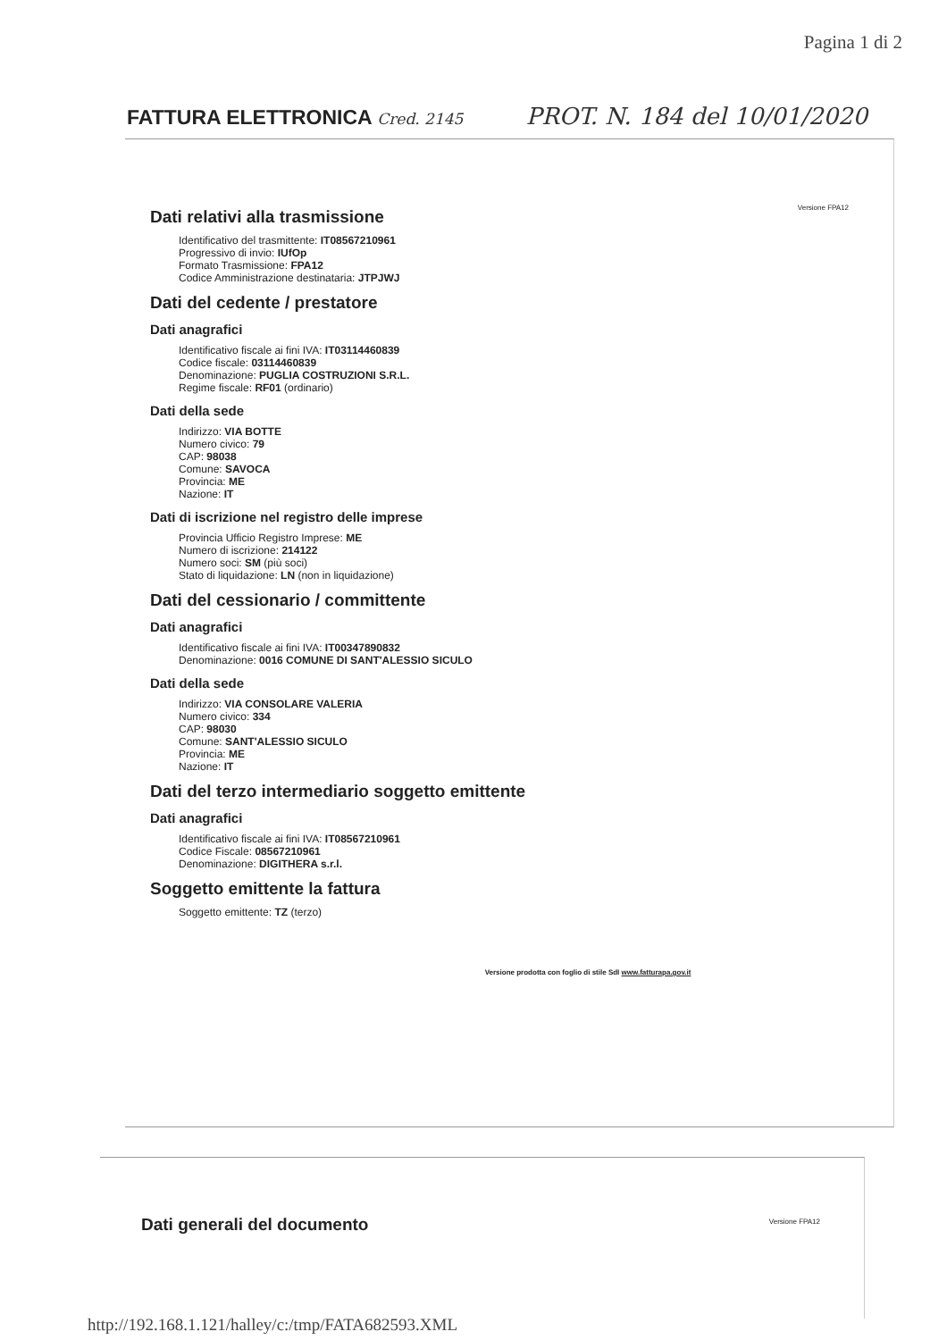Pagina 1 di 2
FATTURA ELETTRONICA Cred. 2145 PROT. N. 184 del 10/01/2020
Versione FPA12
Dati relativi alla trasmissione
Identificativo del trasmittente: IT08567210961
Progressivo di invio: IUfOp
Formato Trasmissione: FPA12
Codice Amministrazione destinataria: JTPJWJ
Dati del cedente / prestatore
Dati anagrafici
Identificativo fiscale ai fini IVA: IT03114460839
Codice fiscale: 03114460839
Denominazione: PUGLIA COSTRUZIONI S.R.L.
Regime fiscale: RF01 (ordinario)
Dati della sede
Indirizzo: VIA BOTTE
Numero civico: 79
CAP: 98038
Comune: SAVOCA
Provincia: ME
Nazione: IT
Dati di iscrizione nel registro delle imprese
Provincia Ufficio Registro Imprese: ME
Numero di iscrizione: 214122
Numero soci: SM (più soci)
Stato di liquidazione: LN (non in liquidazione)
Dati del cessionario / committente
Dati anagrafici
Identificativo fiscale ai fini IVA: IT00347890832
Denominazione: 0016 COMUNE DI SANT'ALESSIO SICULO
Dati della sede
Indirizzo: VIA CONSOLARE VALERIA
Numero civico: 334
CAP: 98030
Comune: SANT'ALESSIO SICULO
Provincia: ME
Nazione: IT
Dati del terzo intermediario soggetto emittente
Dati anagrafici
Identificativo fiscale ai fini IVA: IT08567210961
Codice Fiscale: 08567210961
Denominazione: DIGITHERA s.r.l.
Soggetto emittente la fattura
Soggetto emittente: TZ (terzo)
Versione prodotta con foglio di stile SdI www.fatturapa.gov.it
Dati generali del documento Versione FPA12
http://192.168.1.121/halley/c:/tmp/FATA682593.XML